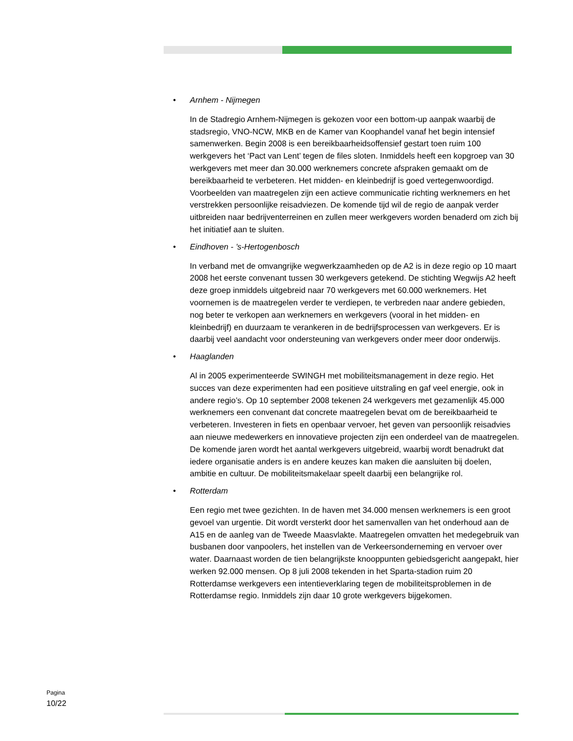• Arnhem - Nijmegen
In de Stadregio Arnhem-Nijmegen is gekozen voor een bottom-up aanpak waarbij de stadsregio, VNO-NCW, MKB en de Kamer van Koophandel vanaf het begin intensief samenwerken. Begin 2008 is een bereikbaarheidsoffensief gestart toen ruim 100 werkgevers het ‘Pact van Lent’ tegen de files sloten. Inmiddels heeft een kopgroep van 30 werkgevers met meer dan 30.000 werknemers concrete afspraken gemaakt om de bereikbaarheid te verbeteren. Het midden- en kleinbedrijf is goed vertegenwoordigd. Voorbeelden van maatregelen zijn een actieve communicatie richting werknemers en het verstrekken persoonlijke reisadviezen. De komende tijd wil de regio de aanpak verder uitbreiden naar bedrijventerreinen en zullen meer werkgevers worden benaderd om zich bij het initiatief aan te sluiten.
• Eindhoven - ’s-Hertogenbosch
In verband met de omvangrijke wegwerkzaamheden op de A2 is in deze regio op 10 maart 2008 het eerste convenant tussen 30 werkgevers getekend. De stichting Wegwijs A2 heeft deze groep inmiddels uitgebreid naar 70 werkgevers met 60.000 werknemers. Het voornemen is de maatregelen verder te verdiepen, te verbreden naar andere gebieden, nog beter te verkopen aan werknemers en werkgevers (vooral in het midden- en kleinbedrijf) en duurzaam te verankeren in de bedrijfsprocessen van werkgevers. Er is daarbij veel aandacht voor ondersteuning van werkgevers onder meer door onderwijs.
• Haaglanden
Al in 2005 experimenteerde SWINGH met mobiliteitsmanagement in deze regio. Het succes van deze experimenten had een positieve uitstraling en gaf veel energie, ook in andere regio’s. Op 10 september 2008 tekenen 24 werkgevers met gezamenlijk 45.000 werknemers een convenant dat concrete maatregelen bevat om de bereikbaarheid te verbeteren. Investeren in fiets en openbaar vervoer, het geven van persoonlijk reisadvies aan nieuwe medewerkers en innovatieve projecten zijn een onderdeel van de maatregelen. De komende jaren wordt het aantal werkgevers uitgebreid, waarbij wordt benadrukt dat iedere organisatie anders is en andere keuzes kan maken die aansluiten bij doelen, ambitie en cultuur. De mobiliteitsmakelaar speelt daarbij een belangrijke rol.
• Rotterdam
Een regio met twee gezichten. In de haven met 34.000 mensen werknemers is een groot gevoel van urgentie. Dit wordt versterkt door het samenvallen van het onderhoud aan de A15 en de aanleg van de Tweede Maasvlakte. Maatregelen omvatten het medegebruik van busbanen door vanpoolers, het instellen van de Verkeersonderneming en vervoer over water. Daarnaast worden de tien belangrijkste knooppunten gebiedsgericht aangepakt, hier werken 92.000 mensen. Op 8 juli 2008 tekenden in het Sparta-stadion ruim 20 Rotterdamse werkgevers een intentieverklaring tegen de mobiliteitsproblemen in de Rotterdamse regio. Inmiddels zijn daar 10 grote werkgevers bijgekomen.
Pagina
10/22